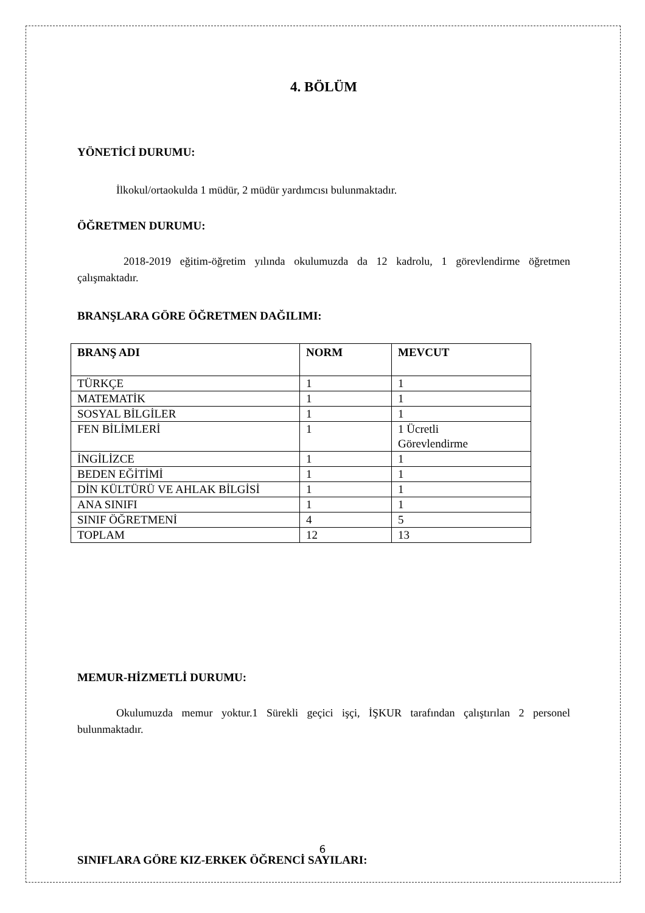4. BÖLÜM
YÖNETİCİ DURUMU:
İlkokul/ortaokulda 1 müdür, 2 müdür yardımcısı bulunmaktadır.
ÖĞRETMEN DURUMU:
2018-2019 eğitim-öğretim yılında okulumuzda da 12 kadrolu, 1 görevlendirme öğretmen çalışmaktadır.
BRANŞLARA GÖRE ÖĞRETMEN DAĞILIMI:
| BRANŞ ADI | NORM | MEVCUT |
| --- | --- | --- |
| TÜRKÇE | 1 | 1 |
| MATEMATİK | 1 | 1 |
| SOSYAL BİLGİLER | 1 | 1 |
| FEN BİLİMLERİ | 1 | 1 Ücretli Görevlendirme |
| İNGİLİZCE | 1 | 1 |
| BEDEN EĞİTİMİ | 1 | 1 |
| DİN KÜLTÜRÜ VE AHLAK BİLGİSİ | 1 | 1 |
| ANA SINIFI | 1 | 1 |
| SINIF ÖĞRETMENİ | 4 | 5 |
| TOPLAM | 12 | 13 |
MEMUR-HİZMETLİ DURUMU:
Okulumuzda memur yoktur.1 Sürekli geçici işçi, İŞKUR tarafından çalıştırılan 2 personel bulunmaktadır.
SINIFLARA GÖRE KIZ-ERKEK ÖĞRENCİ SAYILARI:
6